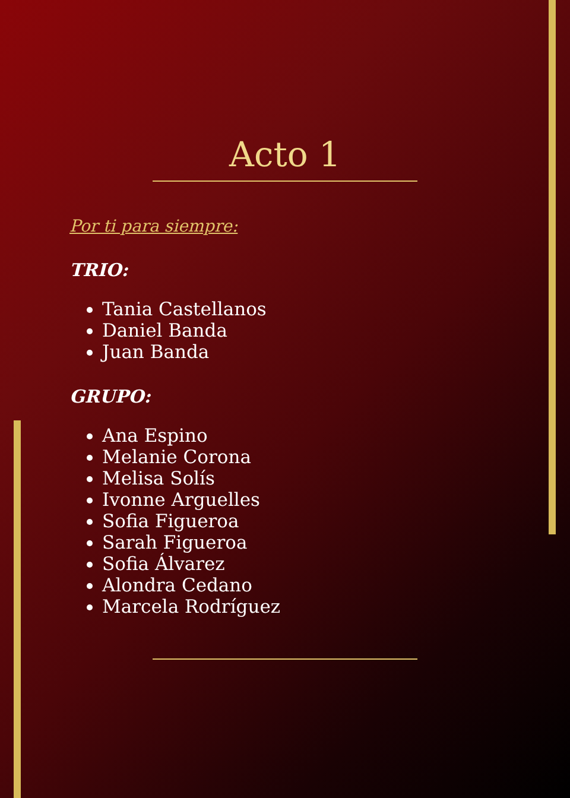Acto 1
Por ti para siempre:
TRIO:
Tania Castellanos
Daniel Banda
Juan Banda
GRUPO:
Ana Espino
Melanie Corona
Melisa Solís
Ivonne Arguelles
Sofia Figueroa
Sarah Figueroa
Sofia Álvarez
Alondra Cedano
Marcela Rodríguez